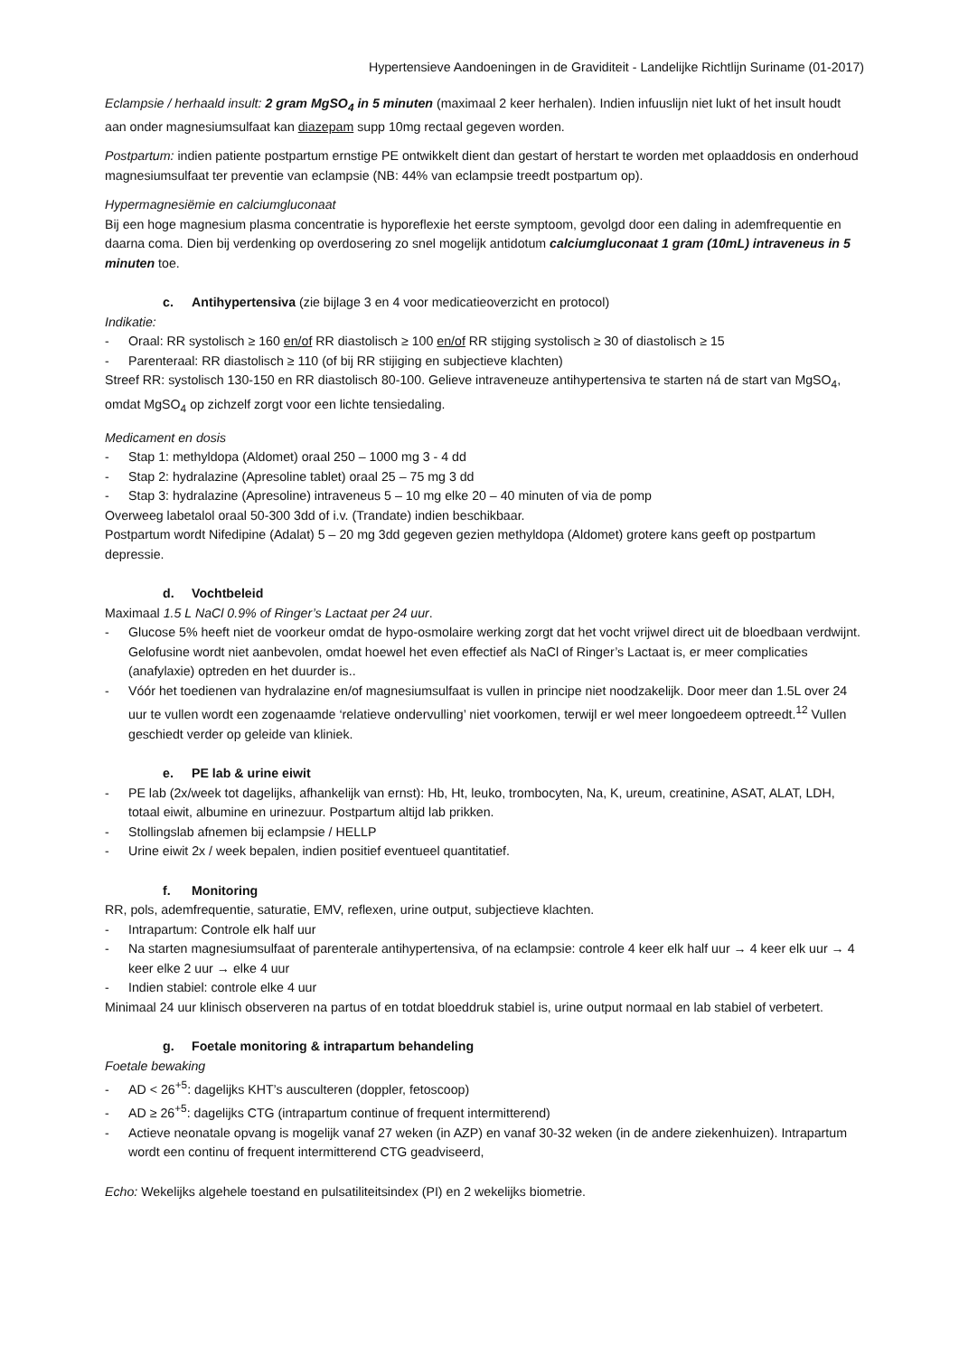Hypertensieve Aandoeningen in de Graviditeit - Landelijke Richtlijn Suriname (01-2017)
Eclampsie / herhaald insult: 2 gram MgSO<sub>4</sub> in 5 minuten (maximaal 2 keer herhalen). Indien infuuslijn niet lukt of het insult houdt aan onder magnesiumsulfaat kan diazepam supp 10mg rectaal gegeven worden.
Postpartum: indien patiente postpartum ernstige PE ontwikkelt dient dan gestart of herstart te worden met oplaaddosis en onderhoud magnesiumsulfaat ter preventie van eclampsie (NB: 44% van eclampsie treedt postpartum op).
Hypermagnesiëmie en calciumgluconaat
Bij een hoge magnesium plasma concentratie is hyporeflexie het eerste symptoom, gevolgd door een daling in ademfrequentie en daarna coma. Dien bij verdenking op overdosering zo snel mogelijk antidotum calciumgluconaat 1 gram (10mL) intraveneus in 5 minuten toe.
c. Antihypertensiva (zie bijlage 3 en 4 voor medicatieoverzicht en protocol)
Indikatie:
- Oraal: RR systolisch ≥ 160 en/of RR diastolisch ≥ 100 en/of RR stijging systolisch ≥ 30 of diastolisch ≥ 15
- Parenteraal: RR diastolisch ≥ 110 (of bij RR stijiging en subjectieve klachten)
Streef RR: systolisch 130-150 en RR diastolisch 80-100. Gelieve intraveneuze antihypertensiva te starten ná de start van MgSO<sub>4</sub>, omdat MgSO<sub>4</sub> op zichzelf zorgt voor een lichte tensiedaling.
Medicament en dosis
- Stap 1: methyldopa (Aldomet) oraal 250 – 1000 mg 3 - 4 dd
- Stap 2: hydralazine (Apresoline tablet) oraal 25 – 75 mg 3 dd
- Stap 3: hydralazine (Apresoline) intraveneus 5 – 10 mg elke 20 – 40 minuten of via de pomp
Overweeg labetalol oraal 50-300 3dd of i.v. (Trandate) indien beschikbaar.
Postpartum wordt Nifedipine (Adalat) 5 – 20 mg 3dd gegeven gezien methyldopa (Aldomet) grotere kans geeft op postpartum depressie.
d. Vochtbeleid
Maximaal 1.5 L NaCl 0.9% of Ringer’s Lactaat per 24 uur.
- Glucose 5% heeft niet de voorkeur omdat de hypo-osmolaire werking zorgt dat het vocht vrijwel direct uit de bloedbaan verdwijnt. Gelofusine wordt niet aanbevolen, omdat hoewel het even effectief als NaCl of Ringer’s Lactaat is, er meer complicaties (anafylaxie) optreden en het duurder is..
- Vóór het toedienen van hydralazine en/of magnesiumsulfaat is vullen in principe niet noodzakelijk. Door meer dan 1.5L over 24 uur te vullen wordt een zogenaamde ‘relatieve ondervulling’ niet voorkomen, terwijl er wel meer longoedeem optreedt.<sup>12</sup> Vullen geschiedt verder op geleide van kliniek.
e. PE lab & urine eiwit
- PE lab (2x/week tot dagelijks, afhankelijk van ernst): Hb, Ht, leuko, trombocyten, Na, K, ureum, creatinine, ASAT, ALAT, LDH, totaal eiwit, albumine en urinezuur. Postpartum altijd lab prikken.
- Stollingslab afnemen bij eclampsie / HELLP
- Urine eiwit 2x / week bepalen, indien positief eventueel quantitatief.
f. Monitoring
RR, pols, ademfrequentie, saturatie, EMV, reflexen, urine output, subjectieve klachten.
- Intrapartum: Controle elk half uur
- Na starten magnesiumsulfaat of parenterale antihypertensiva, of na eclampsie: controle 4 keer elk half uur → 4 keer elk uur → 4 keer elke 2 uur → elke 4 uur
- Indien stabiel: controle elke 4 uur
Minimaal 24 uur klinisch observeren na partus of en totdat bloeddruk stabiel is, urine output normaal en lab stabiel of verbetert.
g. Foetale monitoring & intrapartum behandeling
Foetale bewaking
- AD < 26<sup>+5</sup>: dagelijks KHT’s ausculteren (doppler, fetoscoop)
- AD ≥ 26<sup>+5</sup>: dagelijks CTG (intrapartum continue of frequent intermitterend)
- Actieve neonatale opvang is mogelijk vanaf 27 weken (in AZP) en vanaf 30-32 weken (in de andere ziekenhuizen). Intrapartum wordt een continu of frequent intermitterend CTG geadviseerd,
Echo: Wekelijks algehele toestand en pulsatiliteitsindex (PI) en 2 wekelijks biometrie.